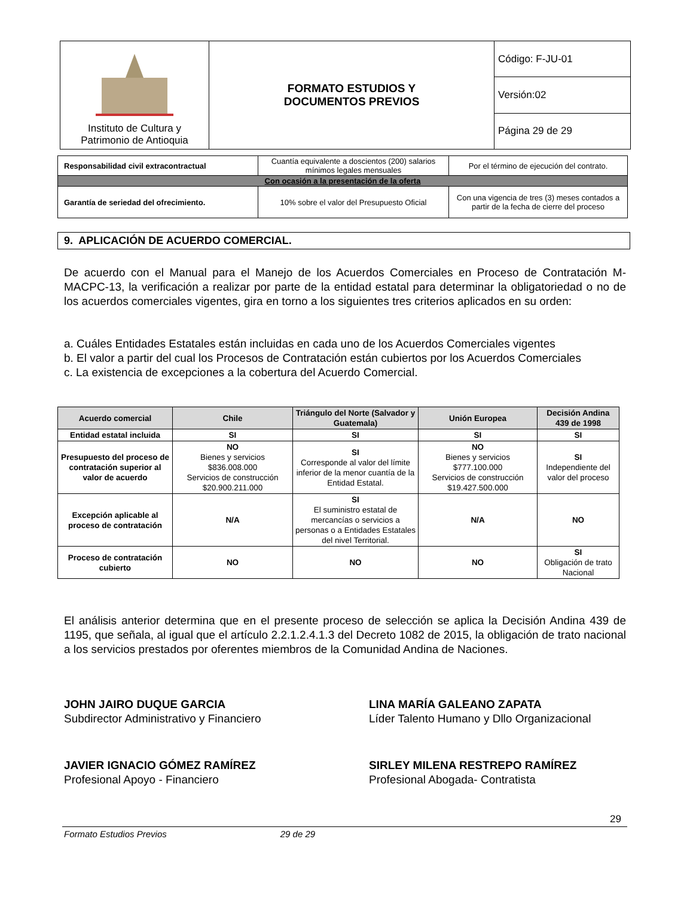| Instituto de Cultura y Patrimonio de Antioquia | FORMATO ESTUDIOS Y DOCUMENTOS PREVIOS | Código: F-JU-01 |
| | | Versión:02 |
| | | Página 29 de 29 |
| Responsabilidad civil extracontractual | Cuantía equivalente a doscientos (200) salarios mínimos legales mensuales | Por el término de ejecución del contrato. |
| Con ocasión a la presentación de la oferta | | |
| Garantía de seriedad del ofrecimiento. | 10% sobre el valor del Presupuesto Oficial | Con una vigencia de tres (3) meses contados a partir de la fecha de cierre del proceso |
9. APLICACIÓN DE ACUERDO COMERCIAL.
De acuerdo con el Manual para el Manejo de los Acuerdos Comerciales en Proceso de Contratación M-MACPC-13, la verificación a realizar por parte de la entidad estatal para determinar la obligatoriedad o no de los acuerdos comerciales vigentes, gira en torno a los siguientes tres criterios aplicados en su orden:
a. Cuáles Entidades Estatales están incluidas en cada uno de los Acuerdos Comerciales vigentes
b. El valor a partir del cual los Procesos de Contratación están cubiertos por los Acuerdos Comerciales
c. La existencia de excepciones a la cobertura del Acuerdo Comercial.
| Acuerdo comercial | Chile | Triángulo del Norte (Salvador y Guatemala) | Unión Europea | Decisión Andina 439 de 1998 |
| --- | --- | --- | --- | --- |
| Entidad estatal incluida | SI | SI | SI | SI |
| Presupuesto del proceso de contratación superior al valor de acuerdo | NO Bienes y servicios $836.008.000 Servicios de construcción $20.900.211.000 | SI Corresponde al valor del límite inferior de la menor cuantía de la Entidad Estatal. | NO Bienes y servicios $777.100.000 Servicios de construcción $19.427.500.000 | SI Independiente del valor del proceso |
| Excepción aplicable al proceso de contratación | N/A | SI El suministro estatal de mercancías o servicios a personas o a Entidades Estatales del nivel Territorial. | N/A | NO |
| Proceso de contratación cubierto | NO | NO | NO | SI Obligación de trato Nacional |
El análisis anterior determina que en el presente proceso de selección se aplica la Decisión Andina 439 de 1195, que señala, al igual que el artículo 2.2.1.2.4.1.3 del Decreto 1082 de 2015, la obligación de trato nacional a los servicios prestados por oferentes miembros de la Comunidad Andina de Naciones.
JOHN JAIRO DUQUE GARCIA
Subdirector Administrativo y Financiero
LINA MARÍA GALEANO ZAPATA
Líder Talento Humano y Dllo Organizacional
JAVIER IGNACIO GÓMEZ RAMÍREZ
Profesional Apoyo - Financiero
SIRLEY MILENA RESTREPO RAMÍREZ
Profesional Abogada- Contratista
29
Formato Estudios Previos 29 de 29